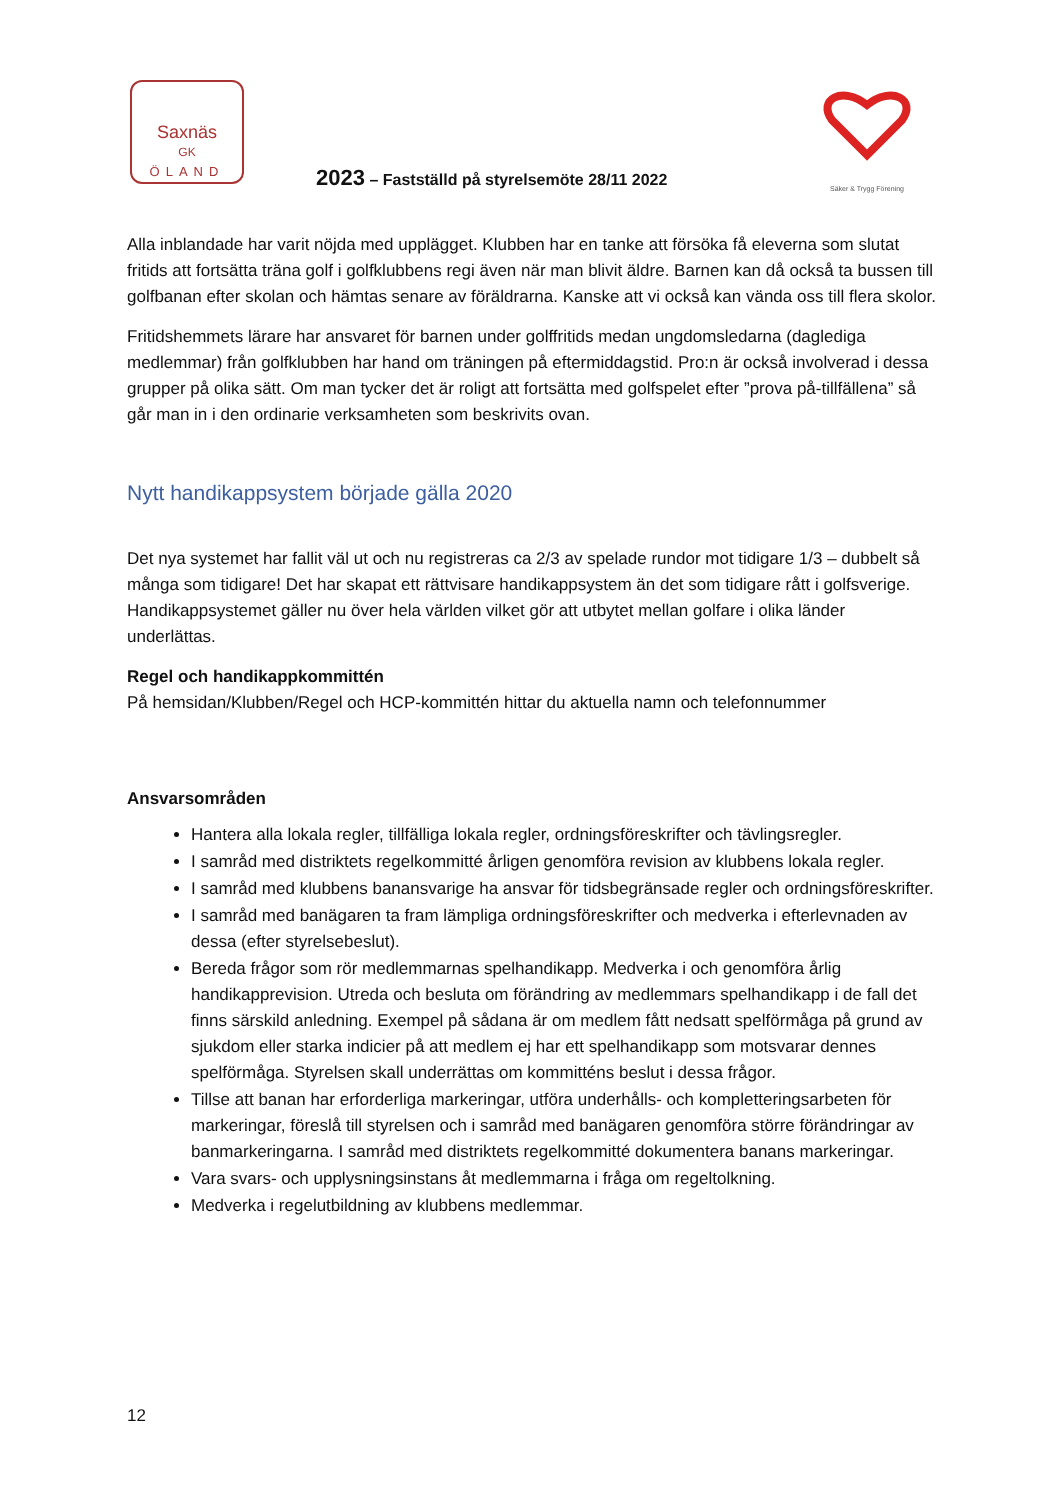Saxnäs
GK
ÖLAND
Säker & Trygg Förening
2023 – Fastställd på styrelsemöte 28/11 2022
Alla inblandade har varit nöjda med upplägget. Klubben har en tanke att försöka få eleverna som slutat fritids att fortsätta träna golf i golfklubbens regi även när man blivit äldre. Barnen kan då också ta bussen till golfbanan efter skolan och hämtas senare av föräldrarna. Kanske att vi också kan vända oss till flera skolor.
Fritidshemmets lärare har ansvaret för barnen under golffritids medan ungdomsledarna (dagledigа medlemmar) från golfklubben har hand om träningen på eftermiddagstid. Pro:n är också involverad i dessa grupper på olika sätt. Om man tycker det är roligt att fortsätta med golfspelet efter ”prova på-tillfällena” så går man in i den ordinarie verksamheten som beskrivits ovan.
Nytt handikappsystem började gälla 2020
Det nya systemet har fallit väl ut och nu registreras ca 2/3 av spelade rundor mot tidigare 1/3 – dubbelt så många som tidigare! Det har skapat ett rättvisare handikappsystem än det som tidigare rått i golfsverige. Handikappsystemet gäller nu över hela världen vilket gör att utbytet mellan golfare i olika länder underlättas.
Regel och handikappkommittén
På hemsidan/Klubben/Regel och HCP-kommittén hittar du aktuella namn och telefonnummer
Ansvarsområden
Hantera alla lokala regler, tillfälliga lokala regler, ordningsföreskrifter och tävlingsregler.
I samråd med distriktets regelkommitté årligen genomföra revision av klubbens lokala regler.
I samråd med klubbens banansvarige ha ansvar för tidsbegränsade regler och ordningsföreskrifter.
I samråd med banägaren ta fram lämpliga ordningsföreskrifter och medverka i efterlevnaden av dessa (efter styrelsebeslut).
Bereda frågor som rör medlemmarnas spelhandikapp. Medverka i och genomföra årlig handikapprevision. Utreda och besluta om förändring av medlemmars spelhandikapp i de fall det finns särskild anledning. Exempel på sådana är om medlem fått nedsatt spelförmåga på grund av sjukdom eller starka indicier på att medlem ej har ett spelhandikapp som motsvarar dennes spelförmåga. Styrelsen skall underrättas om kommitténs beslut i dessa frågor.
Tillse att banan har erforderliga markeringar, utföra underhålls- och kompletteringsarbeten för markeringar, föreslå till styrelsen och i samråd med banägaren genomföra större förändringar av banmarkeringarna. I samråd med distriktets regelkommitté dokumentera banans markeringar.
Vara svars- och upplysningsinstans åt medlemmarna i fråga om regeltolkning.
Medverka i regelutbildning av klubbens medlemmar.
12